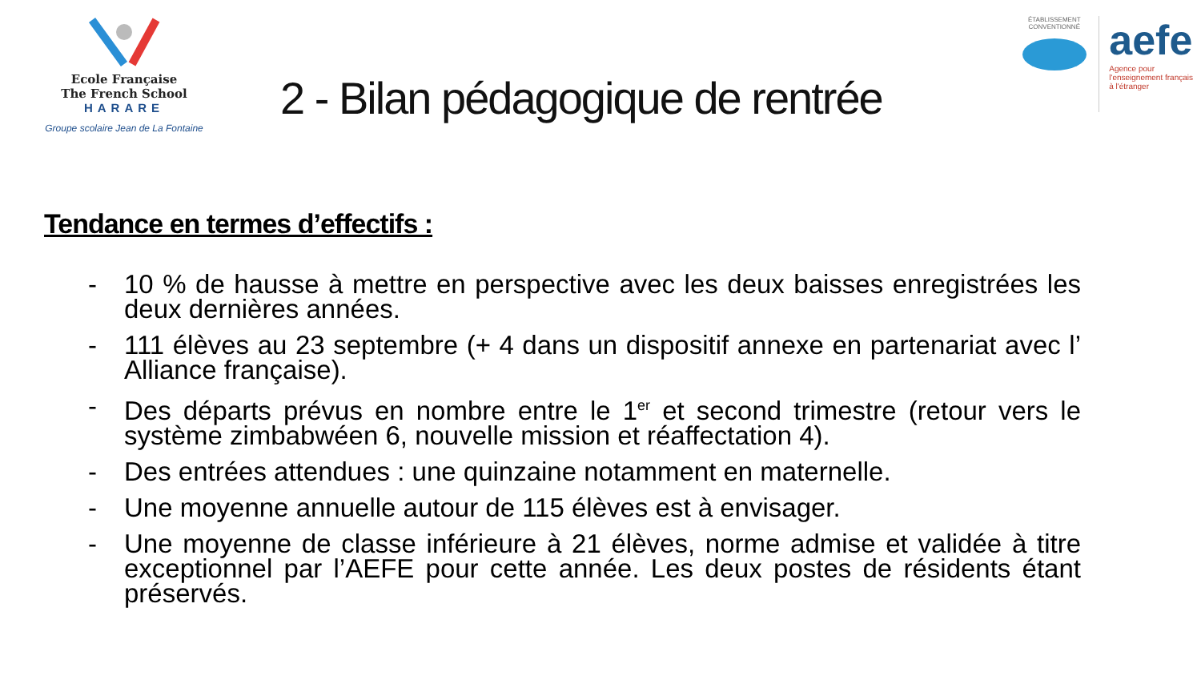Ecole Française
The French School
HARARE
Groupe scolaire Jean de La Fontaine
2 - Bilan pédagogique de rentrée
ÉTABLISSEMENT CONVENTIONNÉ
aefe
Agence pour
l'enseignement français
à l'étranger
Tendance en termes d’effectifs :
- 10 % de hausse à mettre en perspective avec les deux baisses enregistrées les deux dernières années.
- 111 élèves au 23 septembre (+ 4 dans un dispositif annexe en partenariat avec l’ Alliance française).
- Des départs prévus en nombre entre le 1<sup>er</sup> et second trimestre (retour vers le système zimbabwéen 6, nouvelle mission et réaffectation 4).
- Des entrées attendues : une quinzaine notamment en maternelle.
- Une moyenne annuelle autour de 115 élèves est à envisager.
- Une moyenne de classe inférieure à 21 élèves, norme admise et validée à titre exceptionnel par l’AEFE pour cette année. Les deux postes de résidents étant préservés.